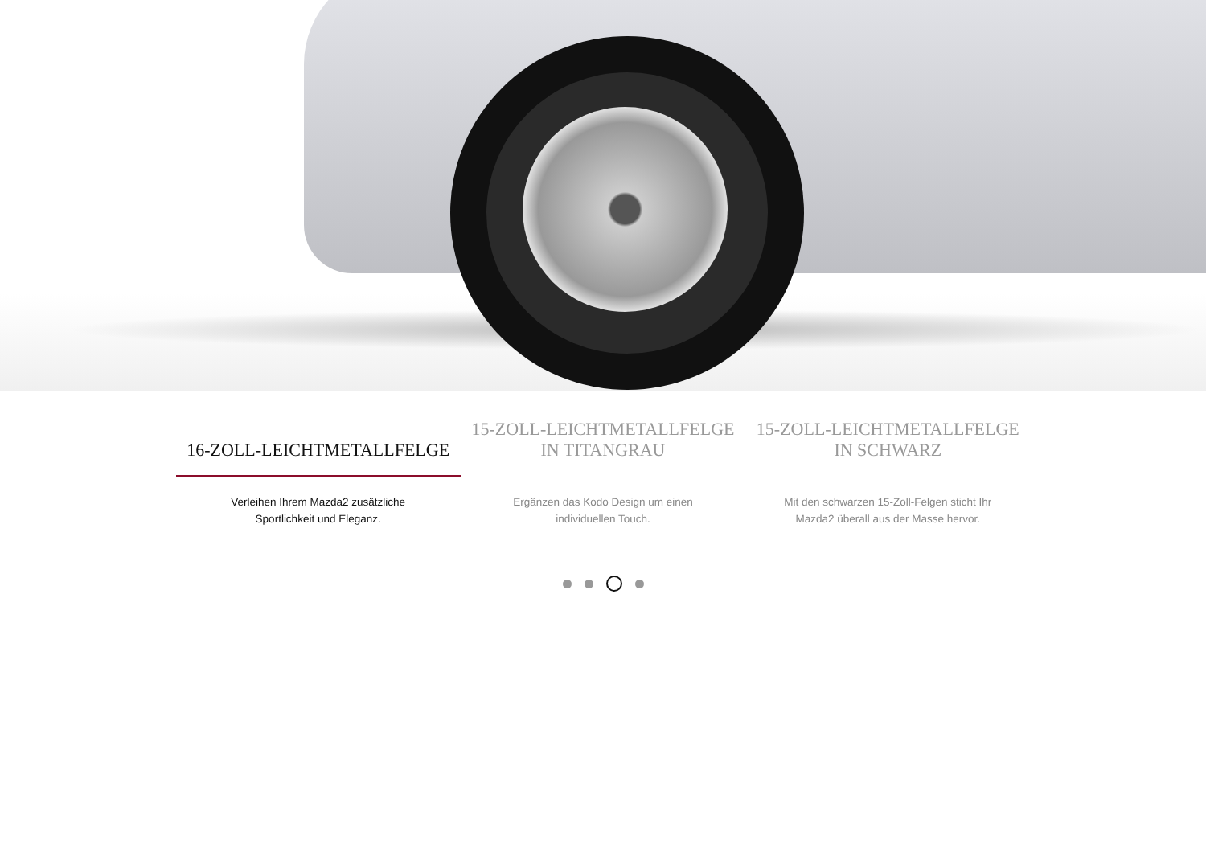16-ZOLL-LEICHTMETALLFELGE
Verleihen Ihrem Mazda2 zusätzliche Sportlichkeit und Eleganz.
15-ZOLL-LEICHTMETALLFELGE IN TITANGRAU
Ergänzen das Kodo Design um einen individuellen Touch.
15-ZOLL-LEICHTMETALLFELGE IN SCHWARZ
Mit den schwarzen 15-Zoll-Felgen sticht Ihr Mazda2 überall aus der Masse hervor.